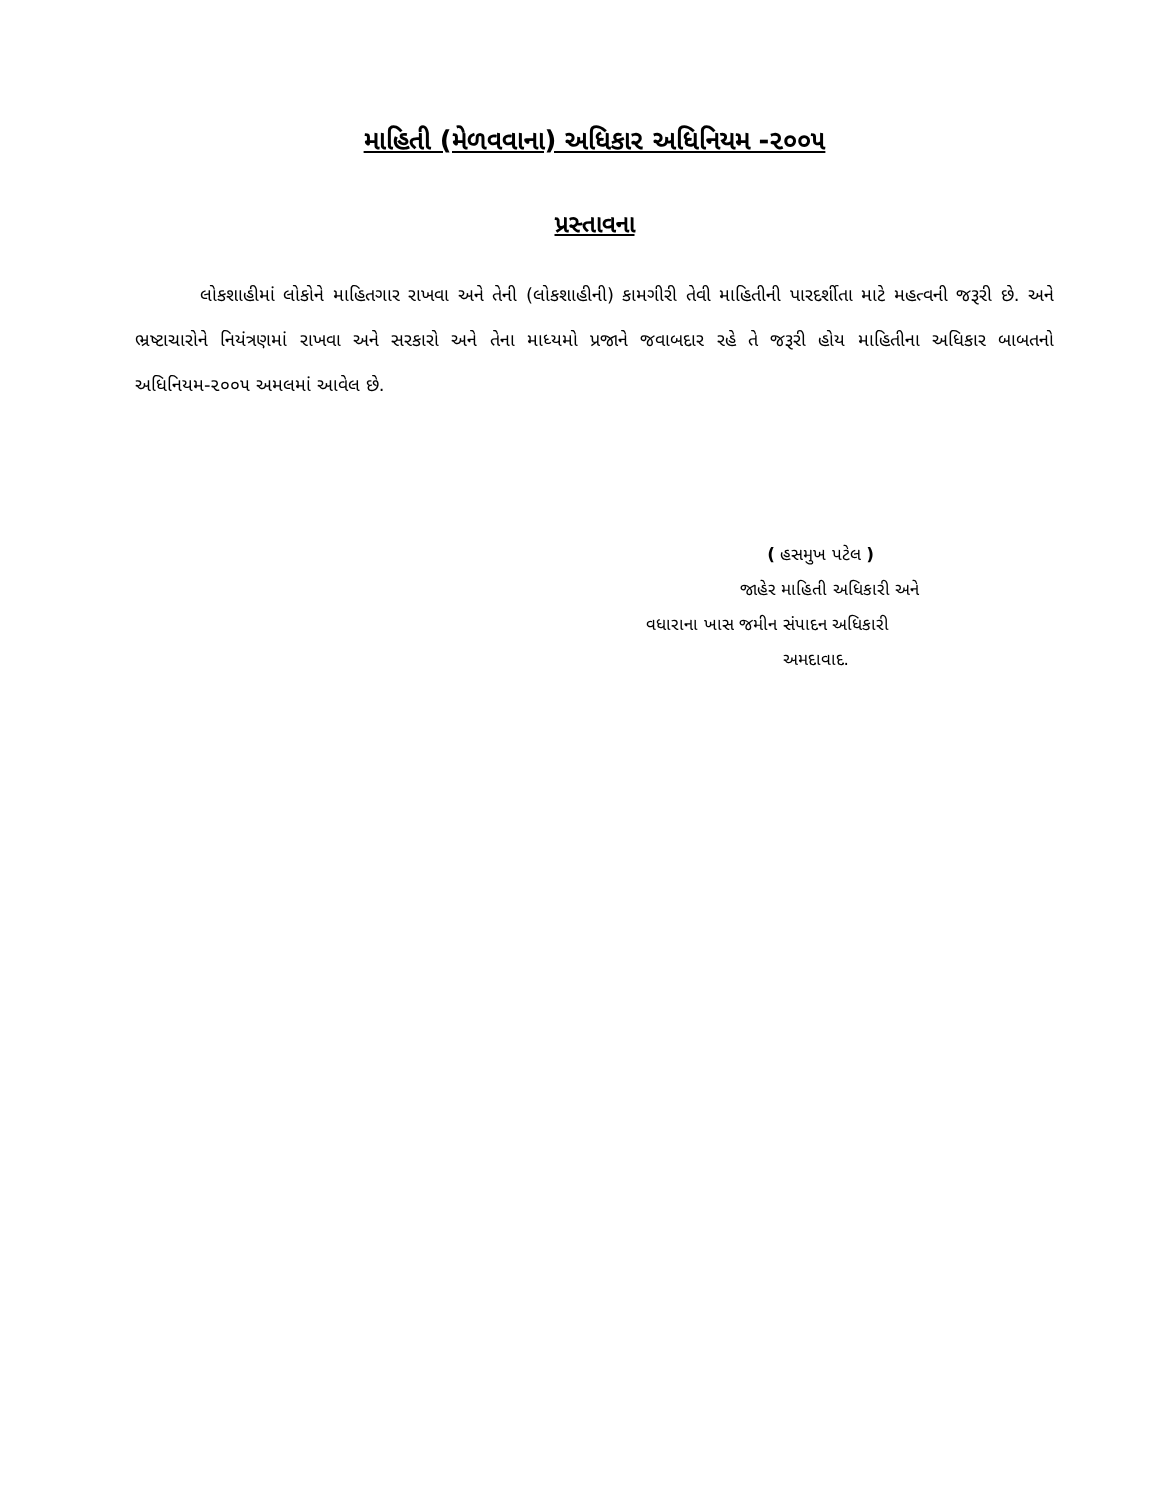માહિતી (મેળવવાના) અધિકાર અધિનિયમ -૨૦૦૫
પ્રસ્તાવના
લોકશાહીમાં લોકોને માહિતગાર રાખવા અને તેની (લોકશાહીની) કામગીરી તેવી માહિતીની પારદર્શીતા માટે મહત્વની જરૂરી છે. અને ભ્રષ્ટાચારોને નિયંત્રણમાં રાખવા અને સરકારો અને તેના માધ્યમો પ્રજાને જવાબદાર રહે તે જરૂરી હોય માહિતીના અધિકાર બાબતનો અધિનિયમ-૨૦૦૫ અમલમાં આવેલ છે.
( હસમુખ પટેલ )
જાહેર માહિતી અધિકારી અને
વધારાના ખાસ જમીન સંપાદન અધિકારી
અમદાવાદ.